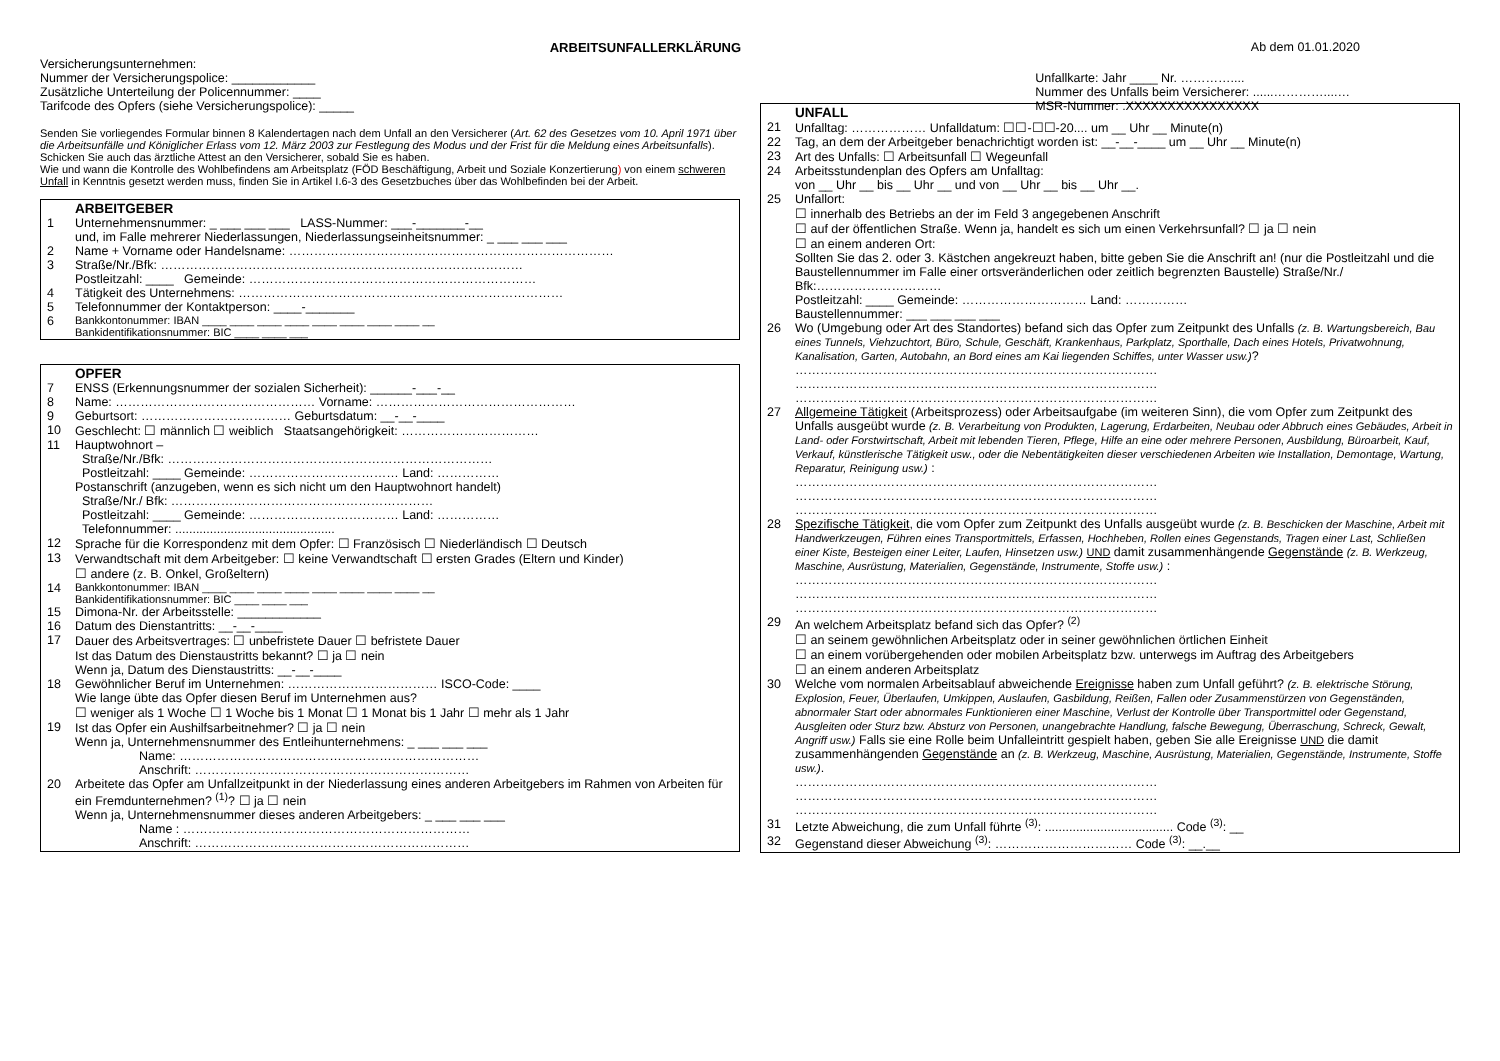ARBEITSUNFALLERKLÄRUNG Ab dem 01.01.2020
Versicherungsunternehmen:
Nummer der Versicherungspolice: ____________
Zusätzliche Unterteilung der Policennummer: ____
Tarifcode des Opfers (siehe Versicherungspolice): _____
Unfallkarte: Jahr ____ Nr. …………....
Nummer des Unfalls beim Versicherer: ......…………....…
MSR-Nummer: .XXXXXXXXXXXXXXXX
Senden Sie vorliegendes Formular binnen 8 Kalendertagen nach dem Unfall an den Versicherer (Art. 62 des Gesetzes vom 10. April 1971 über die Arbeitsunfälle und Königlicher Erlass vom 12. März 2003 zur Festlegung des Modus und der Frist für die Meldung eines Arbeitsunfalls). Schicken Sie auch das ärztliche Attest an den Versicherer, sobald Sie es haben.
Wie und wann die Kontrolle des Wohlbefindens am Arbeitsplatz (FÖD Beschäftigung, Arbeit und Soziale Konzertierung) von einem schweren Unfall in Kenntnis gesetzt werden muss, finden Sie in Artikel I.6-3 des Gesetzbuches über das Wohlbefinden bei der Arbeit.
ARBEITGEBER
1 Unternehmensnummer: _ ___ ___ ___ LASS-Nummer: ___-_______-__
und, im Falle mehrerer Niederlassungen, Niederlassungseinheitsnummer: _ ___ ___ ___
2 Name + Vorname oder Handelsname: ……………………………………………………………………
3 Straße/Nr./Bfk: ……………………………………………………………………………
Postleitzahl: ____ Gemeinde: ……………………………………………………………
4 Tätigkeit des Unternehmens: ……………………………………………………………………
5 Telefonnummer der Kontaktperson: ____-_______
6 Bankkontonummer: IBAN ____ ____ ____ ____ ____ ____ ____ ____ __
Bankidentifikationsnummer: BIC ____ ____ ___
OPFER
7 ENSS (Erkennungsnummer der sozialen Sicherheit): ______-___-__
8 Name: ………………………………………… Vorname: …………………………………………
9 Geburtsort: ……………………………… Geburtsdatum: __-__-____
10 Geschlecht: ☐ männlich ☐ weiblich Staatsangehörigkeit: ……………………………
11 Hauptwohnort –
Straße/Nr./Bfk: ……………………………………………………………………
Postleitzahl: ____ Gemeinde: ……………………………… Land: ……………
Postanschrift (anzugeben, wenn es sich nicht um den Hauptwohnort handelt)
Straße/Nr./ Bfk: ………………………………………………………
Postleitzahl: ____ Gemeinde: ……………………………… Land: ……………
Telefonnummer: ..............................................
12 Sprache für die Korrespondenz mit dem Opfer: ☐ Französisch ☐ Niederländisch ☐ Deutsch
13 Verwandtschaft mit dem Arbeitgeber: ☐ keine Verwandtschaft ☐ ersten Grades (Eltern und Kinder)
☐ andere (z. B. Onkel, Großeltern)
14 Bankkontonummer: IBAN ____ ____ ____ ____ ____ ____ ____ ____ __
Bankidentifikationsnummer: BIC ____ ____ ___
15 Dimona-Nr. der Arbeitsstelle: ____________
16 Datum des Dienstantritts: __-__-____
17 Dauer des Arbeitsvertrages: ☐ unbefristete Dauer ☐ befristete Dauer
Ist das Datum des Dienstaustritts bekannt? ☐ ja ☐ nein
Wenn ja, Datum des Dienstaustritts: __-__-____
18 Gewöhnlicher Beruf im Unternehmen: ……………………………… ISCO-Code: ____
Wie lange übte das Opfer diesen Beruf im Unternehmen aus?
☐ weniger als 1 Woche ☐ 1 Woche bis 1 Monat ☐ 1 Monat bis 1 Jahr ☐ mehr als 1 Jahr
19 Ist das Opfer ein Aushilfsarbeitnehmer? ☐ ja ☐ nein
Wenn ja, Unternehmensnummer des Entleihunternehmens: _ ___ ___ ___
Name: ………………………………………………………………
Anschrift: …………………………………………………………
20 Arbeitete das Opfer am Unfallzeitpunkt in der Niederlassung eines anderen Arbeitgebers im Rahmen von Arbeiten für ein Fremdunternehmen? <sup>(1)</sup>? ☐ ja ☐ nein
Wenn ja, Unternehmensnummer dieses anderen Arbeitgebers: _ ___ ___ ___
Name : ……………………………………………………………
Anschrift: …………………………………………………………
UNFALL
21 Unfalltag: ……………… Unfalldatum: ☐☐-☐☐-20.... um __ Uhr __ Minute(n)
22 Tag, an dem der Arbeitgeber benachrichtigt worden ist: __-__-____ um __ Uhr __ Minute(n)
23 Art des Unfalls: ☐ Arbeitsunfall ☐ Wegeunfall
24 Arbeitsstundenplan des Opfers am Unfalltag:
von __ Uhr __ bis __ Uhr __ und von __ Uhr __ bis __ Uhr __.
25 Unfallort:
☐ innerhalb des Betriebs an der im Feld 3 angegebenen Anschrift
☐ auf der öffentlichen Straße. Wenn ja, handelt es sich um einen Verkehrsunfall? ☐ ja ☐ nein
☐ an einem anderen Ort:
Sollten Sie das 2. oder 3. Kästchen angekreuzt haben, bitte geben Sie die Anschrift an! (nur die Postleitzahl und die Baustellennummer im Falle einer ortsveränderlichen oder zeitlich begrenzten Baustelle) Straße/Nr./ Bfk:…………………………
Postleitzahl: ____ Gemeinde: ………………………… Land: ……………
Baustellennummer: ___ ___ ___ ___
26 Wo (Umgebung oder Art des Standortes) befand sich das Opfer zum Zeitpunkt des Unfalls (z. B. Wartungsbereich, Bau eines Tunnels, Viehzuchtort, Büro, Schule, Geschäft, Krankenhaus, Parkplatz, Sporthalle, Dach eines Hotels, Privatwohnung, Kanalisation, Garten, Autobahn, an Bord eines am Kai liegenden Schiffes, unter Wasser usw.)?
……………………………………………………………………………
……………………………………………………………………………
……………………………………………………………………………
27 Allgemeine Tätigkeit (Arbeitsprozess) oder Arbeitsaufgabe (im weiteren Sinn), die vom Opfer zum Zeitpunkt des Unfalls ausgeübt wurde (z. B. Verarbeitung von Produkten, Lagerung, Erdarbeiten, Neubau oder Abbruch eines Gebäudes, Arbeit in Land- oder Forstwirtschaft, Arbeit mit lebenden Tieren, Pflege, Hilfe an eine oder mehrere Personen, Ausbildung, Büroarbeit, Kauf, Verkauf, künstlerische Tätigkeit usw., oder die Nebentätigkeiten dieser verschiedenen Arbeiten wie Installation, Demontage, Wartung, Reparatur, Reinigung usw.) :
……………………………………………………………………………
……………………………………………………………………………
……………………………………………………………………………
28 Spezifische Tätigkeit, die vom Opfer zum Zeitpunkt des Unfalls ausgeübt wurde (z. B. Beschicken der Maschine, Arbeit mit Handwerkzeugen, Führen eines Transportmittels, Erfassen, Hochheben, Rollen eines Gegenstands, Tragen einer Last, Schließen einer Kiste, Besteigen einer Leiter, Laufen, Hinsetzen usw.) UND damit zusammenhängende Gegenstände (z. B. Werkzeug, Maschine, Ausrüstung, Materialien, Gegenstände, Instrumente, Stoffe usw.) :
……………………………………………………………………………
……………………………………………………………………………
……………………………………………………………………………
29 An welchem Arbeitsplatz befand sich das Opfer? <sup>(2)</sup>
☐ an seinem gewöhnlichen Arbeitsplatz oder in seiner gewöhnlichen örtlichen Einheit
☐ an einem vorübergehenden oder mobilen Arbeitsplatz bzw. unterwegs im Auftrag des Arbeitgebers
☐ an einem anderen Arbeitsplatz
30 Welche vom normalen Arbeitsablauf abweichende Ereignisse haben zum Unfall geführt? (z. B. elektrische Störung, Explosion, Feuer, Überlaufen, Umkippen, Auslaufen, Gasbildung, Reißen, Fallen oder Zusammenstürzen von Gegenständen, abnormaler Start oder abnormales Funktionieren einer Maschine, Verlust der Kontrolle über Transportmittel oder Gegenstand, Ausgleiten oder Sturz bzw. Absturz von Personen, unangebrachte Handlung, falsche Bewegung, Überraschung, Schreck, Gewalt, Angriff usw.) Falls sie eine Rolle beim Unfalleintritt gespielt haben, geben Sie alle Ereignisse UND die damit zusammenhängenden Gegenstände an (z. B. Werkzeug, Maschine, Ausrüstung, Materialien, Gegenstände, Instrumente, Stoffe usw.).
……………………………………………………………………………
……………………………………………………………………………
……………………………………………………………………………
31 Letzte Abweichung, die zum Unfall führte <sup>(3)</sup>: ..................................... Code <sup>(3)</sup>: __
32 Gegenstand dieser Abweichung <sup>(3)</sup>: …………………………… Code <sup>(3)</sup>: __.__